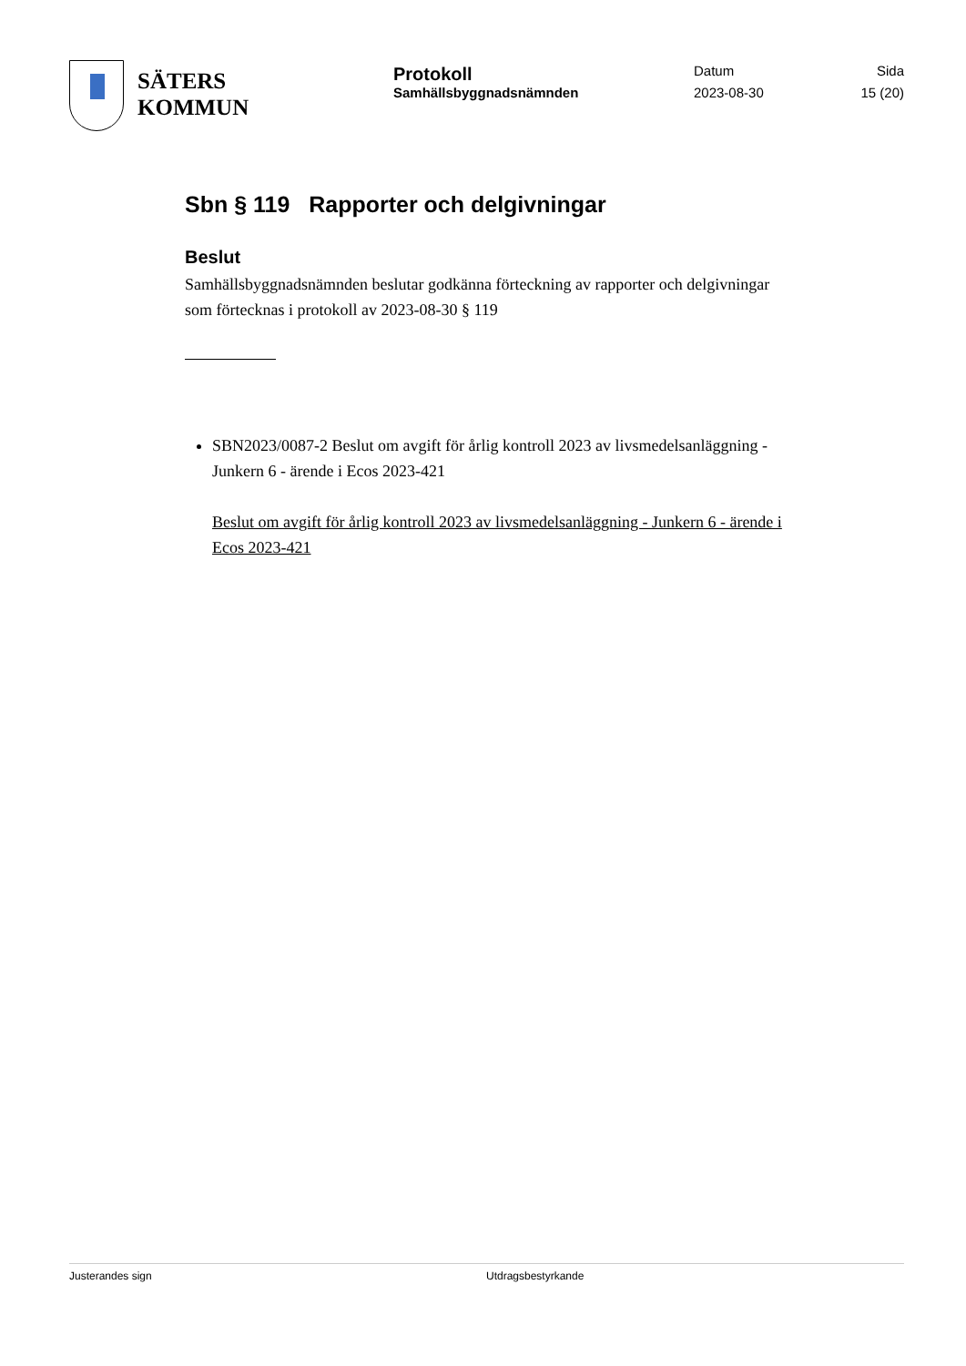SÄTERS
KOMMUN
Protokoll
Samhällsbyggnadsnämnden
Datum
2023-08-30
Sida
15 (20)
Sbn § 119 Rapporter och delgivningar
Beslut
Samhällsbyggnadsnämnden beslutar godkänna förteckning av rapporter och delgivningar som förtecknas i protokoll av 2023-08-30 § 119
SBN2023/0087-2 Beslut om avgift för årlig kontroll 2023 av livsmedelsanläggning - Junkern 6 - ärende i Ecos 2023-421
Beslut om avgift för årlig kontroll 2023 av livsmedelsanläggning - Junkern 6 - ärende i Ecos 2023-421
Justerandes sign Utdragsbestyrkande